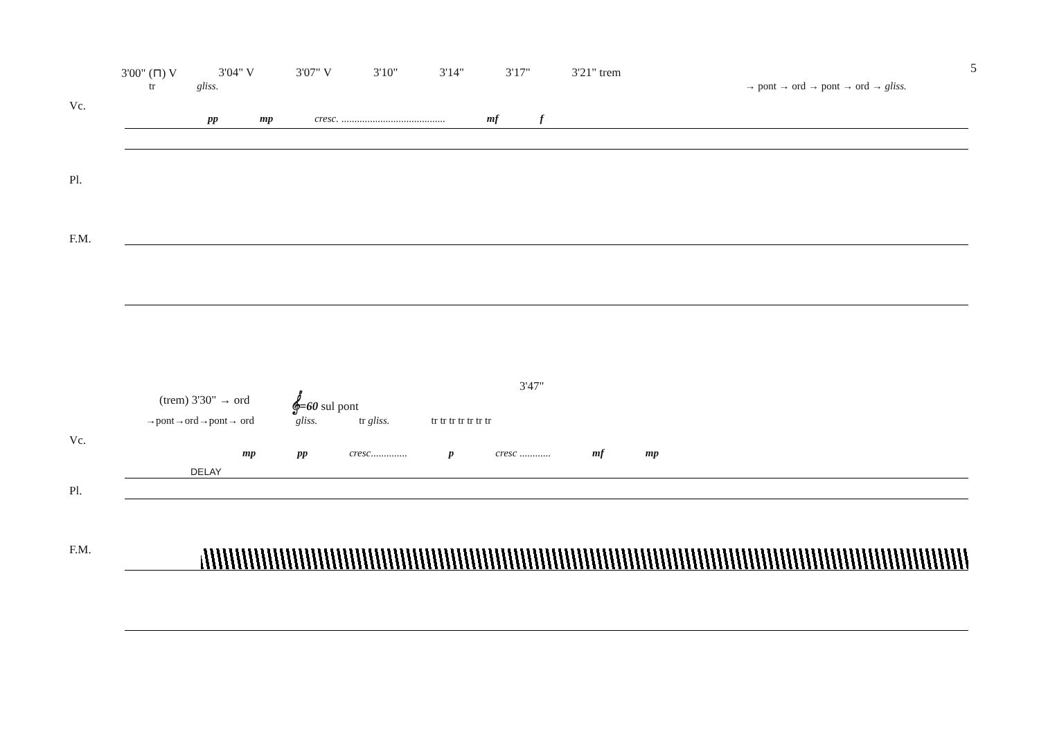5
3'00" (⊓) V 3'04" V 3'07" V 3'10" 3'14" 3'17" 3'21" trem
tr gliss. → pont → ord → pont → ord → gliss.
Vc.
pp mp cresc. ........................................ mf f
Pl.
F.M.
3'47"
(trem) 3'30" → ord 𝄟=60 sul pont
→pont→ord→pont→ ord gliss. tr gliss. tr tr tr tr tr tr tr
Vc.
mp pp cresc.............. p cresc ............ mf mp
DELAY
Pl.
F.M.